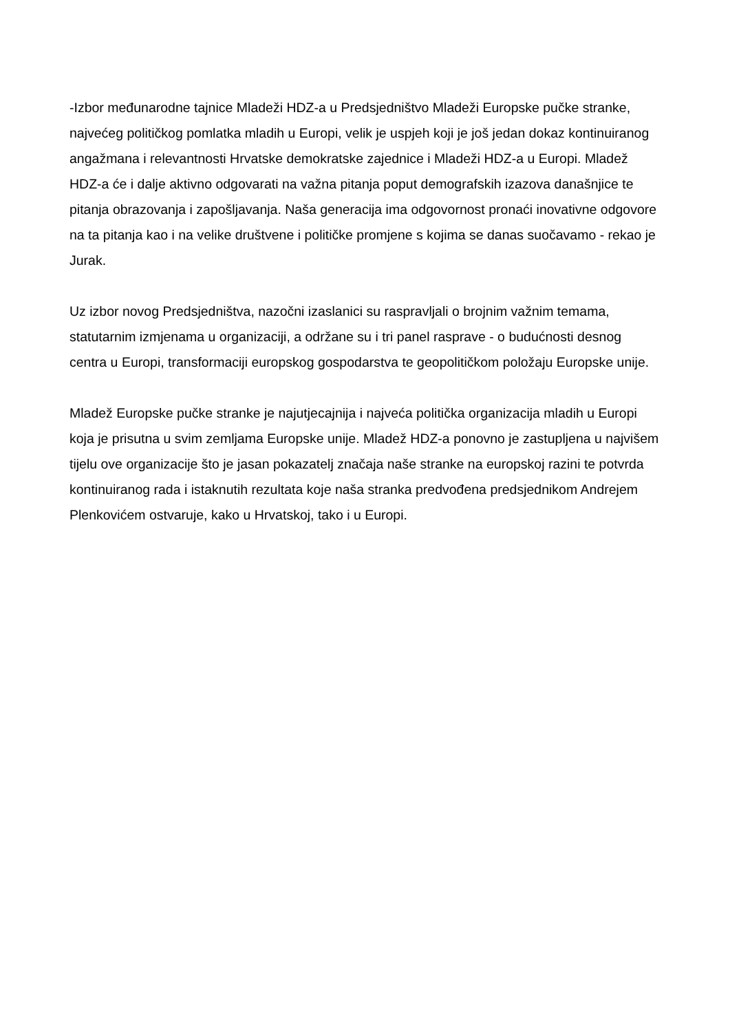-Izbor međunarodne tajnice Mladeži HDZ-a u Predsjedništvo Mladeži Europske pučke stranke, najvećeg političkog pomlatka mladih u Europi, velik je uspjeh koji je još jedan dokaz kontinuiranog angažmana i relevantnosti Hrvatske demokratske zajednice i Mladeži HDZ-a u Europi. Mladež HDZ-a će i dalje aktivno odgovarati na važna pitanja poput demografskih izazova današnjice te pitanja obrazovanja i zapošljavanja. Naša generacija ima odgovornost pronaći inovativne odgovore na ta pitanja kao i na velike društvene i političke promjene s kojima se danas suočavamo - rekao je Jurak.
Uz izbor novog Predsjedništva, nazočni izaslanici su raspravljali o brojnim važnim temama, statutarnim izmjenama u organizaciji, a održane su i tri panel rasprave - o budućnosti desnog centra u Europi, transformaciji europskog gospodarstva te geopolitičkom položaju Europske unije.
Mladež Europske pučke stranke je najutjecajnija i najveća politička organizacija mladih u Europi koja je prisutna u svim zemljama Europske unije. Mladež HDZ-a ponovno je zastupljena u najvišem tijelu ove organizacije što je jasan pokazatelj značaja naše stranke na europskoj razini te potvrda kontinuiranog rada i istaknutih rezultata koje naša stranka predvođena predsjednikom Andrejem Plenkovićem ostvaruje, kako u Hrvatskoj, tako i u Europi.